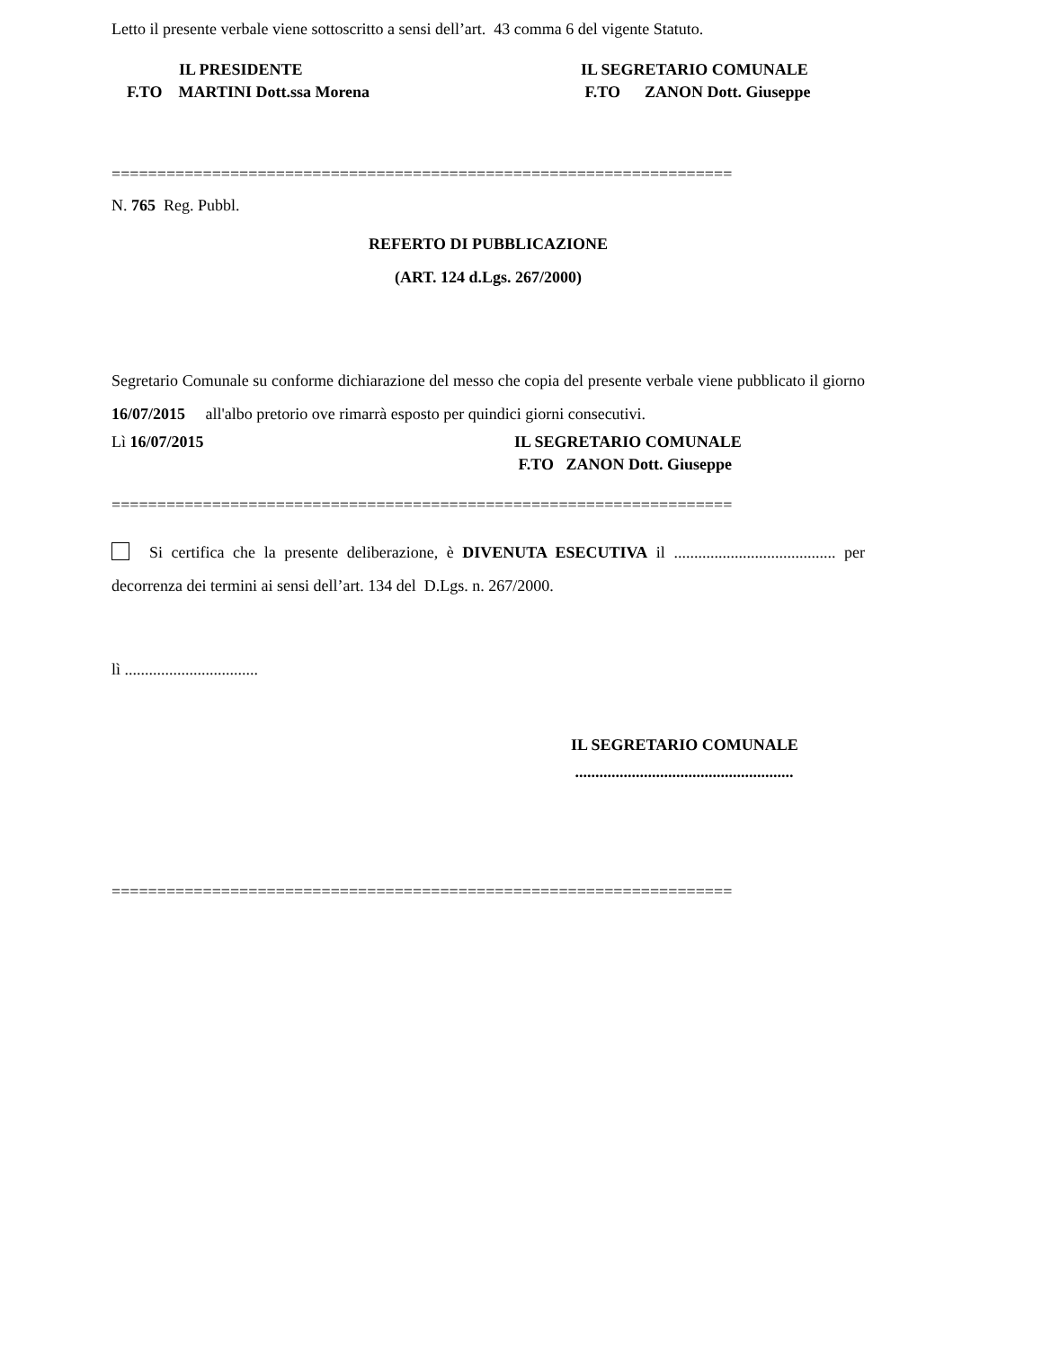Letto il presente verbale viene sottoscritto a sensi dell’art. 43 comma 6 del vigente Statuto.
IL PRESIDENTE
F.TO MARTINI Dott.ssa Morena
IL SEGRETARIO COMUNALE
F.TO ZANON Dott. Giuseppe
====================================================================
N. 765 Reg. Pubbl.
REFERTO DI PUBBLICAZIONE
(ART. 124 d.Lgs. 267/2000)
Segretario Comunale su conforme dichiarazione del messo che copia del presente verbale viene pubblicato il giorno 16/07/2015 all'albo pretorio ove rimarrà esposto per quindici giorni consecutivi.
Lì 16/07/2015 IL SEGRETARIO COMUNALE
F.TO ZANON Dott. Giuseppe
====================================================================
Si certifica che la presente deliberazione, è DIVENUTA ESECUTIVA il ........................................ per decorrenza dei termini ai sensi dell’art. 134 del D.Lgs. n. 267/2000.
lì .................................
IL SEGRETARIO COMUNALE
......................................................
====================================================================